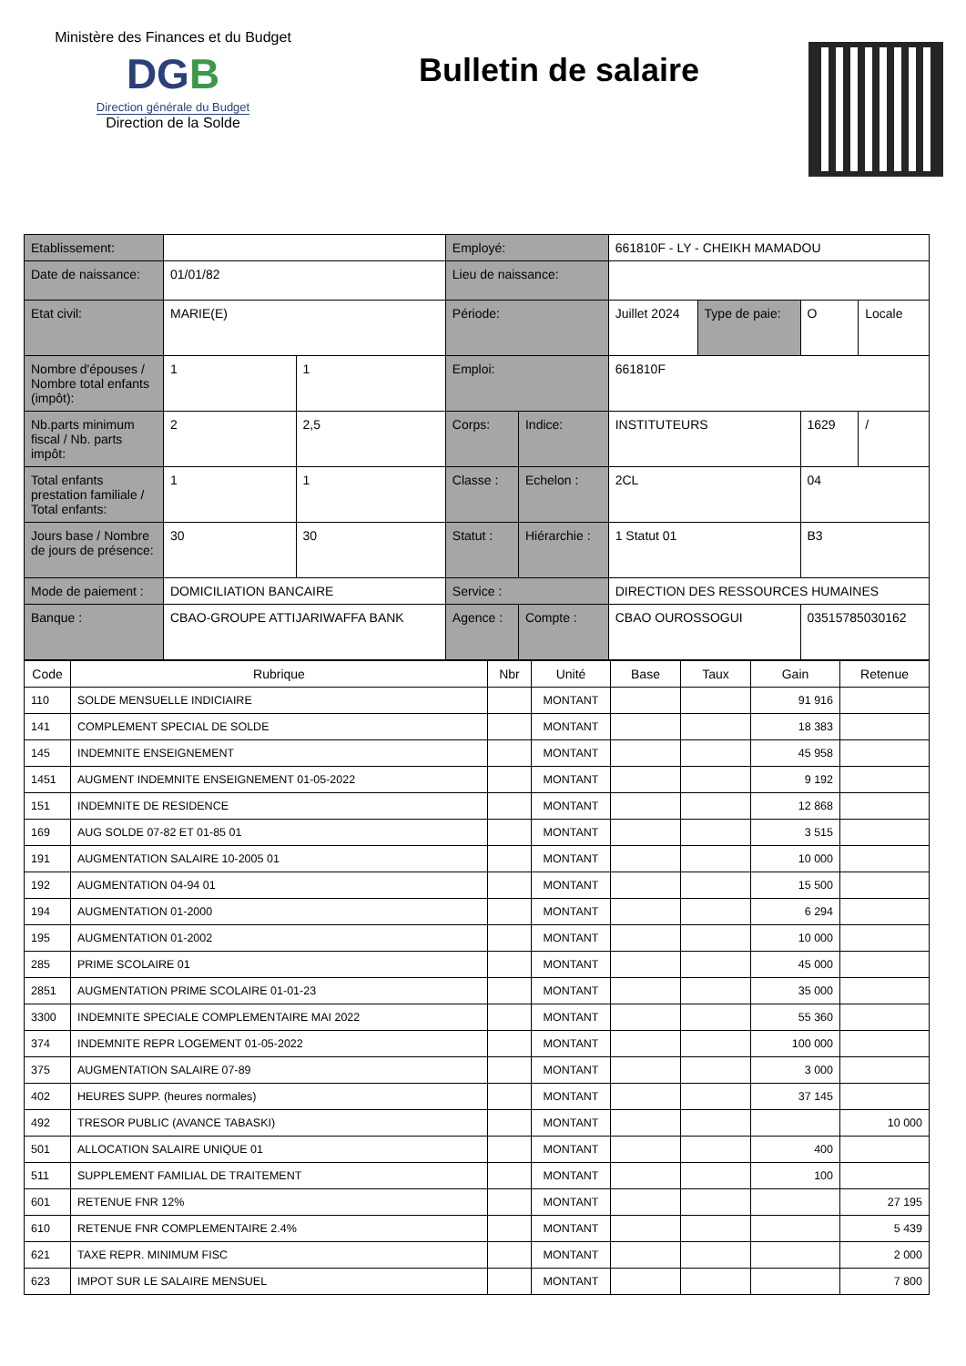Ministère des Finances et du Budget
DGB
Direction générale du Budget
Direction de la Solde
Bulletin de salaire
| Etablissement: | | | Employé: | | 661810F - LY - CHEIKH MAMADOU | | | |
| Date de naissance: | 01/01/82 | | Lieu de naissance: | | | | | |
| Etat civil: | MARIE(E) | | Période: | | Juillet 2024 | Type de paie: | O | Locale |
| Nombre d'épouses / Nombre total enfants (impôt): | 1 | 1 | Emploi: | | 661810F | | | |
| Nb.parts minimum fiscal / Nb. parts impôt: | 2 | 2,5 | Corps: | Indice: | INSTITUTEURS | | 1629 | / |
| Total enfants prestation familiale / Total enfants: | 1 | 1 | Classe : | Echelon : | 2CL | | 04 | |
| Jours base / Nombre de jours de présence: | 30 | 30 | Statut : | Hiérarchie : | 1 Statut 01 | | B3 | |
| Mode de paiement : | DOMICILIATION BANCAIRE | | Service : | | DIRECTION DES RESSOURCES HUMAINES | | | |
| Banque : | CBAO-GROUPE ATTIJARIWAFFA BANK | | Agence : | Compte : | CBAO OUROSSOGUI | | 03515785030162 | |
| Code | Rubrique | Nbr | Unité | Base | Taux | Gain | Retenue |
| --- | --- | --- | --- | --- | --- | --- | --- |
| 110 | SOLDE MENSUELLE INDICIAIRE | | MONTANT | | | 91 916 | |
| 141 | COMPLEMENT SPECIAL DE SOLDE | | MONTANT | | | 18 383 | |
| 145 | INDEMNITE ENSEIGNEMENT | | MONTANT | | | 45 958 | |
| 1451 | AUGMENT INDEMNITE ENSEIGNEMENT 01-05-2022 | | MONTANT | | | 9 192 | |
| 151 | INDEMNITE DE RESIDENCE | | MONTANT | | | 12 868 | |
| 169 | AUG SOLDE 07-82 ET 01-85 01 | | MONTANT | | | 3 515 | |
| 191 | AUGMENTATION SALAIRE 10-2005 01 | | MONTANT | | | 10 000 | |
| 192 | AUGMENTATION 04-94 01 | | MONTANT | | | 15 500 | |
| 194 | AUGMENTATION 01-2000 | | MONTANT | | | 6 294 | |
| 195 | AUGMENTATION 01-2002 | | MONTANT | | | 10 000 | |
| 285 | PRIME SCOLAIRE 01 | | MONTANT | | | 45 000 | |
| 2851 | AUGMENTATION PRIME SCOLAIRE 01-01-23 | | MONTANT | | | 35 000 | |
| 3300 | INDEMNITE SPECIALE COMPLEMENTAIRE MAI 2022 | | MONTANT | | | 55 360 | |
| 374 | INDEMNITE REPR LOGEMENT 01-05-2022 | | MONTANT | | | 100 000 | |
| 375 | AUGMENTATION SALAIRE 07-89 | | MONTANT | | | 3 000 | |
| 402 | HEURES SUPP. (heures normales) | | MONTANT | | | 37 145 | |
| 492 | TRESOR PUBLIC (AVANCE TABASKI) | | MONTANT | | | | 10 000 |
| 501 | ALLOCATION SALAIRE UNIQUE 01 | | MONTANT | | | 400 | |
| 511 | SUPPLEMENT FAMILIAL DE TRAITEMENT | | MONTANT | | | 100 | |
| 601 | RETENUE FNR 12% | | MONTANT | | | | 27 195 |
| 610 | RETENUE FNR COMPLEMENTAIRE 2.4% | | MONTANT | | | | 5 439 |
| 621 | TAXE REPR. MINIMUM FISC | | MONTANT | | | | 2 000 |
| 623 | IMPOT SUR LE SALAIRE MENSUEL | | MONTANT | | | | 7 800 |